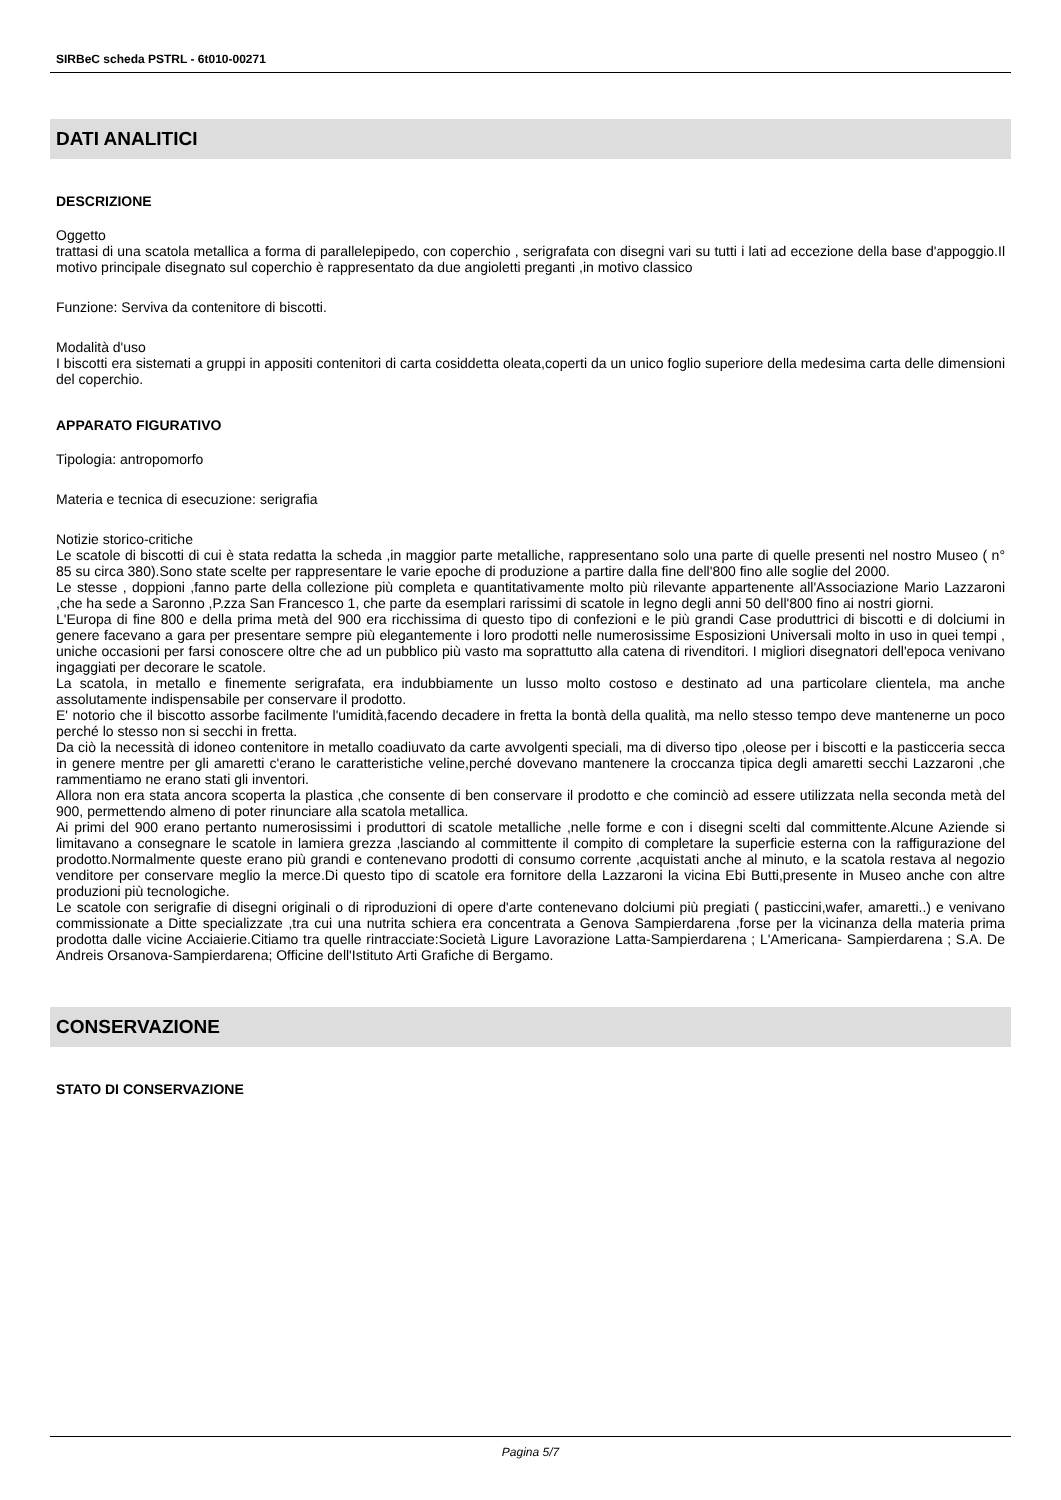SIRBeC scheda PSTRL - 6t010-00271
DATI ANALITICI
DESCRIZIONE
Oggetto
trattasi di una scatola metallica a forma di parallelepipedo, con coperchio , serigrafata con disegni vari su tutti i lati ad eccezione della base d'appoggio.Il motivo principale disegnato sul coperchio è rappresentato da due angioletti preganti ,in motivo classico
Funzione: Serviva da contenitore di biscotti.
Modalità d'uso
I biscotti era sistemati a gruppi in appositi contenitori di carta cosiddetta oleata,coperti da un unico foglio superiore della medesima carta delle dimensioni del coperchio.
APPARATO FIGURATIVO
Tipologia: antropomorfo
Materia e tecnica di esecuzione: serigrafia
Notizie storico-critiche
Le scatole di biscotti di cui è stata redatta la scheda ,in maggior parte metalliche, rappresentano solo una parte di quelle presenti nel nostro Museo ( n° 85 su circa 380).Sono state scelte per rappresentare le varie epoche di produzione a partire dalla fine dell'800 fino alle soglie del 2000.
Le stesse , doppioni ,fanno parte della collezione più completa e quantitativamente molto più rilevante appartenente all'Associazione Mario Lazzaroni ,che ha sede a Saronno ,P.zza San Francesco 1, che parte da esemplari rarissimi di scatole in legno degli anni 50 dell'800 fino ai nostri giorni.
L'Europa di fine 800 e della prima metà del 900 era ricchissima di questo tipo di confezioni e le più grandi Case produttrici di biscotti e di dolciumi in genere facevano a gara per presentare sempre più elegantemente i loro prodotti nelle numerosissime Esposizioni Universali molto in uso in quei tempi , uniche occasioni per farsi conoscere oltre che ad un pubblico più vasto ma soprattutto alla catena di rivenditori. I migliori disegnatori dell'epoca venivano ingaggiati per decorare le scatole.
La scatola, in metallo e finemente serigrafata, era indubbiamente un lusso molto costoso e destinato ad una particolare clientela, ma anche assolutamente indispensabile per conservare il prodotto.
E' notorio che il biscotto assorbe facilmente l'umidità,facendo decadere in fretta la bontà della qualità, ma nello stesso tempo deve mantenerne un poco perché lo stesso non si secchi in fretta.
Da ciò la necessità di idoneo contenitore in metallo coadiuvato da carte avvolgenti speciali, ma di diverso tipo ,oleose per i biscotti e la pasticceria secca in genere mentre per gli amaretti c'erano le caratteristiche veline,perché dovevano mantenere la croccanza tipica degli amaretti secchi Lazzaroni ,che rammentiamo ne erano stati gli inventori.
Allora non era stata ancora scoperta la plastica ,che consente di ben conservare il prodotto e che cominciò ad essere utilizzata nella seconda metà del 900, permettendo almeno di poter rinunciare alla scatola metallica.
Ai primi del 900 erano pertanto numerosissimi i produttori di scatole metalliche ,nelle forme e con i disegni scelti dal committente.Alcune Aziende si limitavano a consegnare le scatole in lamiera grezza ,lasciando al committente il compito di completare la superficie esterna con la raffigurazione del prodotto.Normalmente queste erano più grandi e contenevano prodotti di consumo corrente ,acquistati anche al minuto, e la scatola restava al negozio venditore per conservare meglio la merce.Di questo tipo di scatole era fornitore della Lazzaroni la vicina Ebi Butti,presente in Museo anche con altre produzioni più tecnologiche.
Le scatole con serigrafie di disegni originali o di riproduzioni di opere d'arte contenevano dolciumi più pregiati ( pasticcini,wafer, amaretti..) e venivano commissionate a Ditte specializzate ,tra cui una nutrita schiera era concentrata a Genova Sampierdarena ,forse per la vicinanza della materia prima prodotta dalle vicine Acciaierie.Citiamo tra quelle rintracciate:Società Ligure Lavorazione Latta-Sampierdarena ; L'Americana- Sampierdarena ; S.A. De Andreis Orsanova-Sampierdarena; Officine dell'Istituto Arti Grafiche di Bergamo.
CONSERVAZIONE
STATO DI CONSERVAZIONE
Pagina 5/7